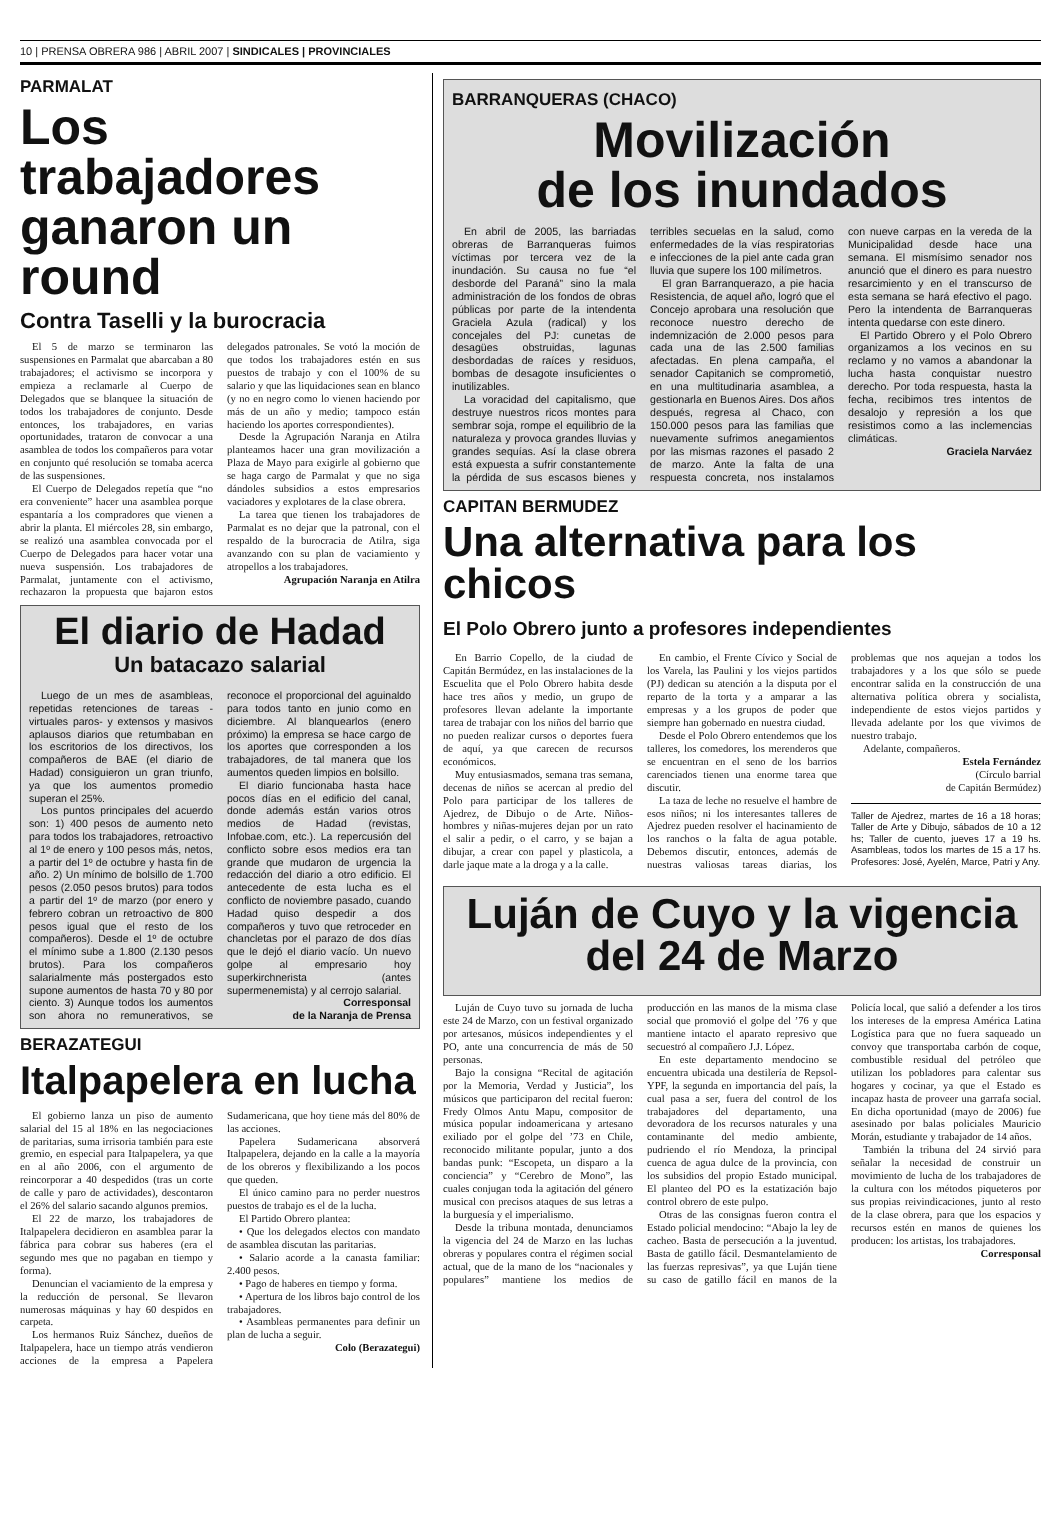10 | PRENSA OBRERA 986 | ABRIL 2007 | SINDICALES | PROVINCIALES
PARMALAT
Los trabajadores ganaron un round
Contra Taselli y la burocracia
El 5 de marzo se terminaron las suspensiones en Parmalat que abarcaban a 80 trabajadores; el activismo se incorpora y empieza a reclamarle al Cuerpo de Delegados que se blanquee la situación de todos los trabajadores de conjunto. Desde entonces, los trabajadores, en varias oportunidades, trataron de convocar a una asamblea de todos los compañeros para votar en conjunto qué resolución se tomaba acerca de las suspensiones.
El Cuerpo de Delegados repetía que “no era conveniente” hacer una asamblea porque espantaría a los compradores que vienen a abrir la planta. El miércoles 28, sin embargo, se realizó una asamblea convocada por el Cuerpo de Delegados para hacer votar una nueva suspensión. Los trabajadores de Parmalat, juntamente con el activismo, rechazaron la propuesta que bajaron estos delegados patronales. Se votó la moción de que todos los trabajadores estén en sus puestos de trabajo y con el 100% de su salario y que las liquidaciones sean en blanco (y no en negro como lo vienen haciendo por más de un año y medio; tampoco están haciendo los aportes correspondientes).
Desde la Agrupación Naranja en Atilra planteamos hacer una gran movilización a Plaza de Mayo para exigirle al gobierno que se haga cargo de Parmalat y que no siga dándoles subsidios a estos empresarios vaciadores y explotares de la clase obrera.
La tarea que tienen los trabajadores de Parmalat es no dejar que la patronal, con el respaldo de la burocracia de Atilra, siga avanzando con su plan de vaciamiento y atropellos a los trabajadores.
Agrupación Naranja en Atilra
El diario de Hadad
Un batacazo salarial
Luego de un mes de asambleas, repetidas retenciones de tareas -virtuales paros- y extensos y masivos aplausos diarios que retumbaban en los escritorios de los directivos, los compañeros de BAE (el diario de Hadad) consiguieron un gran triunfo, ya que los aumentos promedio superan el 25%.
Los puntos principales del acuerdo son: 1) 400 pesos de aumento neto para todos los trabajadores, retroactivo al 1º de enero y 100 pesos más, netos, a partir del 1º de octubre y hasta fin de año. 2) Un mínimo de bolsillo de 1.700 pesos (2.050 pesos brutos) para todos a partir del 1º de marzo (por enero y febrero cobran un retroactivo de 800 pesos igual que el resto de los compañeros). Desde el 1º de octubre el mínimo sube a 1.800 (2.130 pesos brutos). Para los compañeros salarialmente más postergados esto supone aumentos de hasta 70 y 80 por ciento. 3) Aunque todos los aumentos son ahora no remunerativos, se reconoce el proporcional del aguinaldo para todos tanto en junio como en diciembre. Al blanquearlos (enero próximo) la empresa se hace cargo de los aportes que corresponden a los trabajadores, de tal manera que los aumentos queden limpios en bolsillo.
El diario funcionaba hasta hace pocos días en el edificio del canal, donde además están varios otros medios de Hadad (revistas, Infobae.com, etc.). La repercusión del conflicto sobre esos medios era tan grande que mudaron de urgencia la redacción del diario a otro edificio. El antecedente de esta lucha es el conflicto de noviembre pasado, cuando Hadad quiso despedir a dos compañeros y tuvo que retroceder en chancletas por el parazo de dos días que le dejó el diario vacío. Un nuevo golpe al empresario hoy superkirchnerista (antes supermenemista) y al cerrojo salarial.
Corresponsal
de la Naranja de Prensa
BERAZATEGUI
Italpapelera en lucha
El gobierno lanza un piso de aumento salarial del 15 al 18% en las negociaciones de paritarias, suma irrisoria también para este gremio, en especial para Italpapelera, ya que en al año 2006, con el argumento de reincorporar a 40 despedidos (tras un corte de calle y paro de actividades), descontaron el 26% del salario sacando algunos premios.
El 22 de marzo, los trabajadores de Italpapelera decidieron en asamblea parar la fábrica para cobrar sus haberes (era el segundo mes que no pagaban en tiempo y forma).
Denuncian el vaciamiento de la empresa y la reducción de personal. Se llevaron numerosas máquinas y hay 60 despidos en carpeta.
Los hermanos Ruiz Sánchez, dueños de Italpapelera, hace un tiempo atrás vendieron acciones de la empresa a Papelera Sudamericana, que hoy tiene más del 80% de las acciones.
Papelera Sudamericana absorverá Italpapelera, dejando en la calle a la mayoría de los obreros y flexibilizando a los pocos que queden.
El único camino para no perder nuestros puestos de trabajo es el de la lucha.
El Partido Obrero plantea:
• Que los delegados electos con mandato de asamblea discutan las paritarias.
• Salario acorde a la canasta familiar: 2.400 pesos.
• Pago de haberes en tiempo y forma.
• Apertura de los libros bajo control de los trabajadores.
• Asambleas permanentes para definir un plan de lucha a seguir.
Colo (Berazategui)
BARRANQUERAS (CHACO)
Movilización
de los inundados
En abril de 2005, las barriadas obreras de Barranqueras fuimos víctimas por tercera vez de la inundación. Su causa no fue “el desborde del Paraná” sino la mala administración de los fondos de obras públicas por parte de la intendenta Graciela Azula (radical) y los concejales del PJ: cunetas de desagües obstruidas, lagunas desbordadas de raíces y residuos, bombas de desagote insuficientes o inutilizables.
La voracidad del capitalismo, que destruye nuestros ricos montes para sembrar soja, rompe el equilibrio de la naturaleza y provoca grandes lluvias y grandes sequías. Así la clase obrera está expuesta a sufrir constantemente la pérdida de sus escasos bienes y terribles secuelas en la salud, como enfermedades de la vías respiratorias e infecciones de la piel ante cada gran lluvia que supere los 100 milímetros.
El gran Barranquerazo, a pie hacia Resistencia, de aquel año, logró que el Concejo aprobara una resolución que reconoce nuestro derecho de indemnización de 2.000 pesos para cada una de las 2.500 familias afectadas. En plena campaña, el senador Capitanich se comprometió, en una multitudinaria asamblea, a gestionarla en Buenos Aires. Dos años después, regresa al Chaco, con 150.000 pesos para las familias que nuevamente sufrimos anegamientos por las mismas razones el pasado 2 de marzo. Ante la falta de una respuesta concreta, nos instalamos con nueve carpas en la vereda de la Municipalidad desde hace una semana. El mismísimo senador nos anunció que el dinero es para nuestro resarcimiento y en el transcurso de esta semana se hará efectivo el pago. Pero la intendenta de Barranqueras intenta quedarse con este dinero.
El Partido Obrero y el Polo Obrero organizamos a los vecinos en su reclamo y no vamos a abandonar la lucha hasta conquistar nuestro derecho. Por toda respuesta, hasta la fecha, recibimos tres intentos de desalojo y represión a los que resistimos como a las inclemencias climáticas.
Graciela Narváez
CAPITAN BERMUDEZ
Una alternativa para los chicos
El Polo Obrero junto a profesores independientes
En Barrio Copello, de la ciudad de Capitán Bermúdez, en las instalaciones de la Escuelita que el Polo Obrero habita desde hace tres años y medio, un grupo de profesores llevan adelante la importante tarea de trabajar con los niños del barrio que no pueden realizar cursos o deportes fuera de aquí, ya que carecen de recursos económicos.
Muy entusiasmados, semana tras semana, decenas de niños se acercan al predio del Polo para participar de los talleres de Ajedrez, de Dibujo o de Arte. Niños-hombres y niñas-mujeres dejan por un rato el salir a pedir, o el carro, y se bajan a dibujar, a crear con papel y plasticola, a darle jaque mate a la droga y a la calle.
En cambio, el Frente Cívico y Social de los Varela, las Paulini y los viejos partidos (PJ) dedican su atención a la disputa por el reparto de la torta y a amparar a las empresas y a los grupos de poder que siempre han gobernado en nuestra ciudad.
Desde el Polo Obrero entendemos que los talleres, los comedores, los merenderos que se encuentran en el seno de los barrios carenciados tienen una enorme tarea que discutir.
La taza de leche no resuelve el hambre de esos niños; ni los interesantes talleres de Ajedrez pueden resolver el hacinamiento de los ranchos o la falta de agua potable. Debemos discutir, entonces, además de nuestras valiosas tareas diarias, los problemas que nos aquejan a todos los trabajadores y a los que sólo se puede encontrar salida en la construcción de una alternativa política obrera y socialista, independiente de estos viejos partidos y llevada adelante por los que vivimos de nuestro trabajo.
Adelante, compañeros.
Estela Fernández
(Círculo barrial
de Capitán Bermúdez)
Taller de Ajedrez, martes de 16 a 18 horas; Taller de Arte y Dibujo, sábados de 10 a 12 hs; Taller de cuento, jueves 17 a 19 hs. Asambleas, todos los martes de 15 a 17 hs. Profesores: José, Ayelén, Marce, Patri y Any.
Luján de Cuyo y la vigencia
del 24 de Marzo
Luján de Cuyo tuvo su jornada de lucha este 24 de Marzo, con un festival organizado por artesanos, músicos independientes y el PO, ante una concurrencia de más de 50 personas.
Bajo la consigna “Recital de agitación por la Memoria, Verdad y Justicia”, los músicos que participaron del recital fueron: Fredy Olmos Antu Mapu, compositor de música popular indoamericana y artesano exiliado por el golpe del ’73 en Chile, reconocido militante popular, junto a dos bandas punk: “Escopeta, un disparo a la conciencia” y “Cerebro de Mono”, las cuales conjugan toda la agitación del género musical con precisos ataques de sus letras a la burguesía y el imperialismo.
Desde la tribuna montada, denunciamos la vigencia del 24 de Marzo en las luchas obreras y populares contra el régimen social actual, que de la mano de los “nacionales y populares” mantiene los medios de producción en las manos de la misma clase social que promovió el golpe del ’76 y que mantiene intacto el aparato represivo que secuestró al compañero J.J. López.
En este departamento mendocino se encuentra ubicada una destilería de Repsol-YPF, la segunda en importancia del país, la cual pasa a ser, fuera del control de los trabajadores del departamento, una devoradora de los recursos naturales y una contaminante del medio ambiente, pudriendo el río Mendoza, la principal cuenca de agua dulce de la provincia, con los subsidios del propio Estado municipal. El planteo del PO es la estatización bajo control obrero de este pulpo.
Otras de las consignas fueron contra el Estado policial mendocino: “Abajo la ley de cacheo. Basta de persecución a la juventud. Basta de gatillo fácil. Desmantelamiento de las fuerzas represivas”, ya que Luján tiene su caso de gatillo fácil en manos de la Policía local, que salió a defender a los tiros los intereses de la empresa América Latina Logística para que no fuera saqueado un convoy que transportaba carbón de coque, combustible residual del petróleo que utilizan los pobladores para calentar sus hogares y cocinar, ya que el Estado es incapaz hasta de proveer una garrafa social. En dicha oportunidad (mayo de 2006) fue asesinado por balas policiales Mauricio Morán, estudiante y trabajador de 14 años.
También la tribuna del 24 sirvió para señalar la necesidad de construir un movimiento de lucha de los trabajadores de la cultura con los métodos piqueteros por sus propias reivindicaciones, junto al resto de la clase obrera, para que los espacios y recursos estén en manos de quienes los producen: los artistas, los trabajadores.
Corresponsal